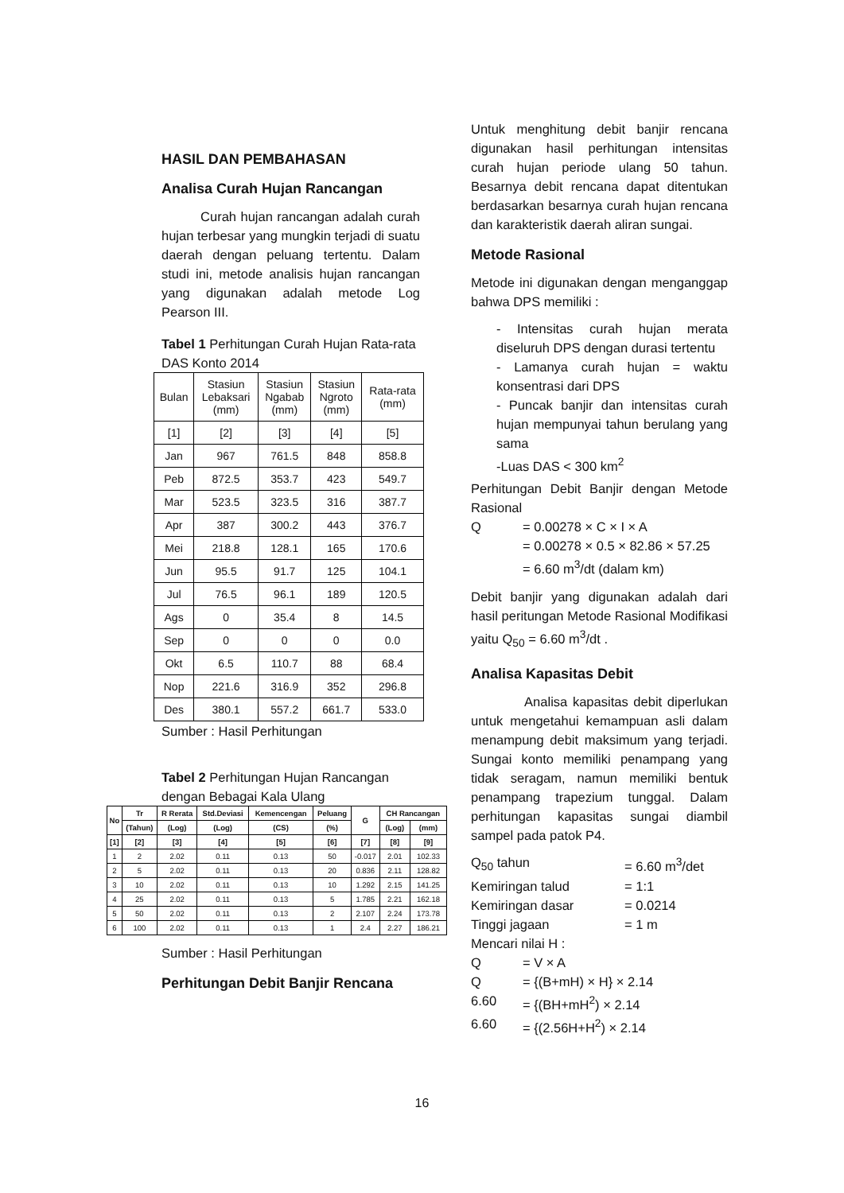HASIL DAN PEMBAHASAN
Analisa Curah Hujan Rancangan
Curah hujan rancangan adalah curah hujan terbesar yang mungkin terjadi di suatu daerah dengan peluang tertentu. Dalam studi ini, metode analisis hujan rancangan yang digunakan adalah metode Log Pearson III.
Tabel 1 Perhitungan Curah Hujan Rata-rata DAS Konto 2014
| Bulan | Stasiun Lebaksari (mm) | Stasiun Ngabab (mm) | Stasiun Ngroto (mm) | Rata-rata (mm) |
| --- | --- | --- | --- | --- |
| [1] | [2] | [3] | [4] | [5] |
| Jan | 967 | 761.5 | 848 | 858.8 |
| Peb | 872.5 | 353.7 | 423 | 549.7 |
| Mar | 523.5 | 323.5 | 316 | 387.7 |
| Apr | 387 | 300.2 | 443 | 376.7 |
| Mei | 218.8 | 128.1 | 165 | 170.6 |
| Jun | 95.5 | 91.7 | 125 | 104.1 |
| Jul | 76.5 | 96.1 | 189 | 120.5 |
| Ags | 0 | 35.4 | 8 | 14.5 |
| Sep | 0 | 0 | 0 | 0.0 |
| Okt | 6.5 | 110.7 | 88 | 68.4 |
| Nop | 221.6 | 316.9 | 352 | 296.8 |
| Des | 380.1 | 557.2 | 661.7 | 533.0 |
Sumber : Hasil Perhitungan
Tabel 2 Perhitungan Hujan Rancangan dengan Bebagai Kala Ulang
| No | Tr | R Rerata | Std.Deviasi | Kemencengan | Peluang | G | CH Rancangan | |
| --- | --- | --- | --- | --- | --- | --- | --- | --- |
| | (Tahun) | (Log) | (Log) | (CS) | (%) | | (Log) | (mm) |
| [1] | [2] | [3] | [4] | [5] | [6] | [7] | [8] | [9] |
| 1 | 2 | 2.02 | 0.11 | 0.13 | 50 | -0.017 | 2.01 | 102.33 |
| 2 | 5 | 2.02 | 0.11 | 0.13 | 20 | 0.836 | 2.11 | 128.82 |
| 3 | 10 | 2.02 | 0.11 | 0.13 | 10 | 1.292 | 2.15 | 141.25 |
| 4 | 25 | 2.02 | 0.11 | 0.13 | 5 | 1.785 | 2.21 | 162.18 |
| 5 | 50 | 2.02 | 0.11 | 0.13 | 2 | 2.107 | 2.24 | 173.78 |
| 6 | 100 | 2.02 | 0.11 | 0.13 | 1 | 2.4 | 2.27 | 186.21 |
Sumber : Hasil Perhitungan
Perhitungan Debit Banjir Rencana
Untuk menghitung debit banjir rencana digunakan hasil perhitungan intensitas curah hujan periode ulang 50 tahun. Besarnya debit rencana dapat ditentukan berdasarkan besarnya curah hujan rencana dan karakteristik daerah aliran sungai.
Metode Rasional
Metode ini digunakan dengan menganggap bahwa DPS memiliki :
- Intensitas curah hujan merata diseluruh DPS dengan durasi tertentu
- Lamanya curah hujan = waktu konsentrasi dari DPS
- Puncak banjir dan intensitas curah hujan mempunyai tahun berulang yang sama
-Luas DAS < 300 km<sup>2</sup>
Perhitungan Debit Banjir dengan Metode Rasional
Q = 0.00278 × C × I × A
= 0.00278 × 0.5 × 82.86 × 57.25
= 6.60 m<sup>3</sup>/dt (dalam km)
Debit banjir yang digunakan adalah dari hasil peritungan Metode Rasional Modifikasi yaitu Q<sub>50</sub> = 6.60 m<sup>3</sup>/dt .
Analisa Kapasitas Debit
Analisa kapasitas debit diperlukan untuk mengetahui kemampuan asli dalam menampung debit maksimum yang terjadi. Sungai konto memiliki penampang yang tidak seragam, namun memiliki bentuk penampang trapezium tunggal. Dalam perhitungan kapasitas sungai diambil sampel pada patok P4.
Q<sub>50</sub> tahun = 6.60 m<sup>3</sup>/det
Kemiringan talud = 1:1
Kemiringan dasar = 0.0214
Tinggi jagaan = 1 m
Mencari nilai H :
Q = V × A
Q = {(B+mH) × H} × 2.14
6.60 = {(BH+mH<sup>2</sup>) × 2.14
6.60 = {(2.56H+H<sup>2</sup>) × 2.14
16